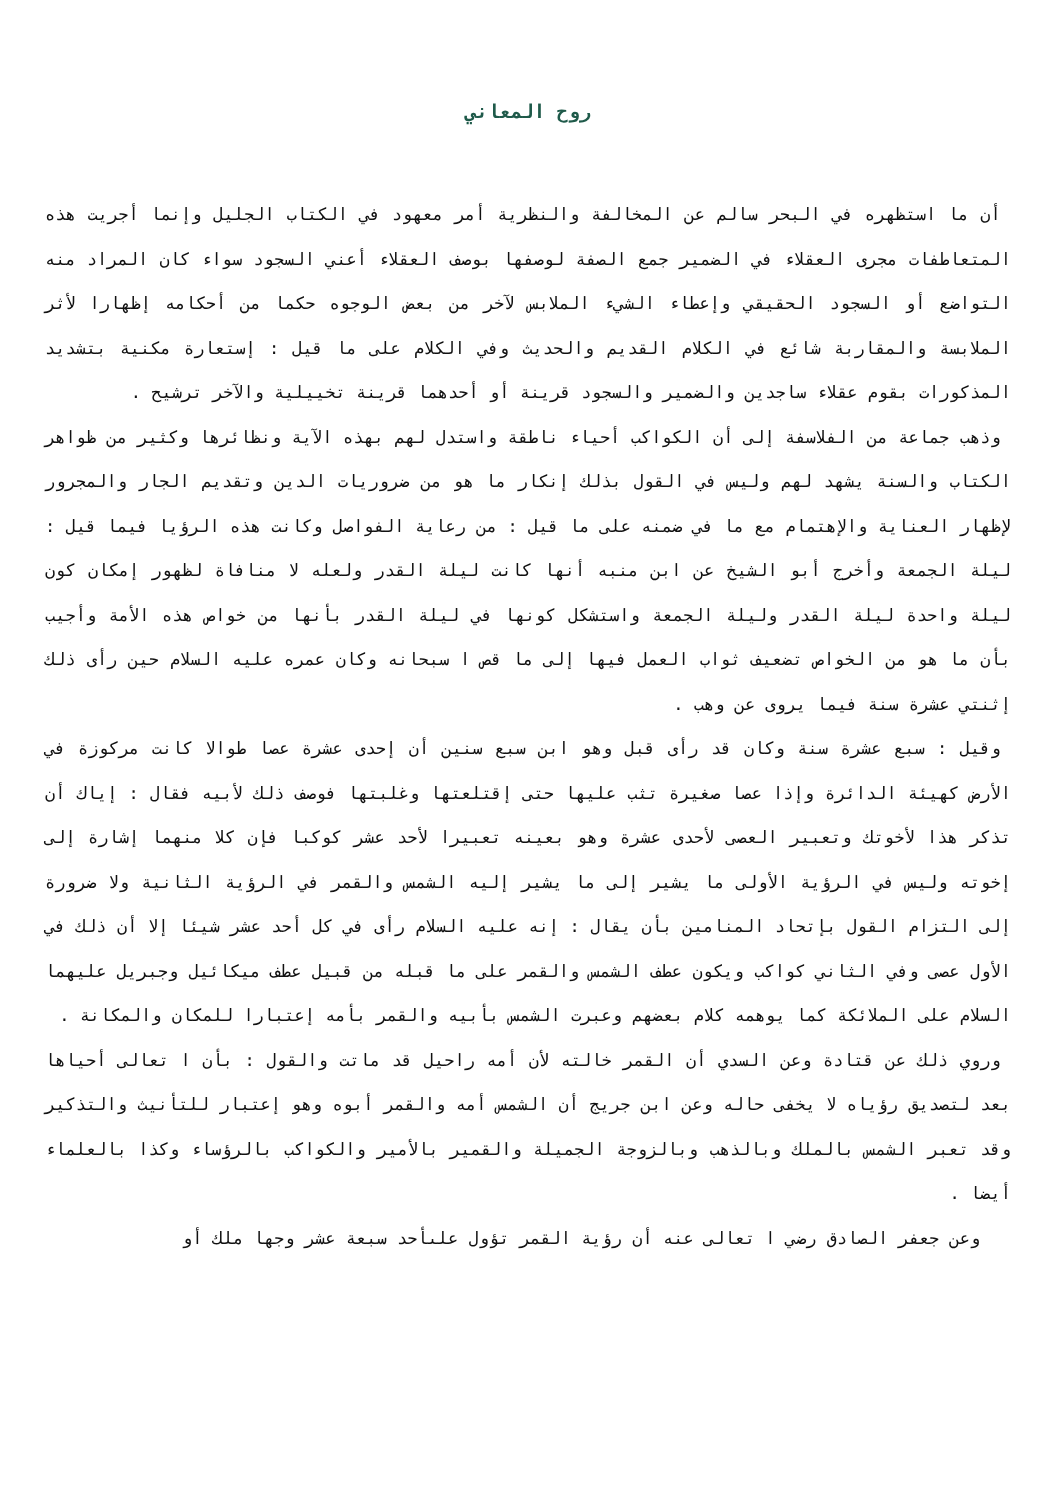روح المعاني
أن ما استظهره في البحر سالم عن المخالفة والنظرية أمر معهود في الكتاب الجليل وإنما أجريت هذه المتعاطفات مجرى العقلاء في الضمير جمع الصفة لوصفها بوصف العقلاء أعني السجود سواء كان المراد منه التواضع أو السجود الحقيقي وإعطاء الشيء الملابس لآخر من بعض الوجوه حكما من أحكامه إظهارا لأثر الملابسة والمقاربة شائع في الكلام القديم والحديث وفي الكلام على ما قيل : إستعارة مكنية بتشديد المذكورات بقوم عقلاء ساجدين والضمير والسجود قرينة أو أحدهما قرينة تخييلية والآخر ترشيح .
وذهب جماعة من الفلاسفة إلى أن الكواكب أحياء ناطقة واستدل لهم بهذه الآية ونظائرها وكثير من ظواهر الكتاب والسنة يشهد لهم وليس في القول بذلك إنكار ما هو من ضروريات الدين وتقديم الجار والمجرور لإظهار العناية والإهتمام مع ما في ضمنه على ما قيل : من رعاية الفواصل وكانت هذه الرؤيا فيما قيل : ليلة الجمعة وأخرج أبو الشيخ عن ابن منبه أنها كانت ليلة القدر ولعله لا منافاة لظهور إمكان كون ليلة واحدة ليلة القدر وليلة الجمعة واستشكل كونها في ليلة القدر بأنها من خواص هذه الأمة وأجيب بأن ما هو من الخواص تضعيف ثواب العمل فيها إلى ما قص ا سبحانه وكان عمره عليه السلام حين رأى ذلك إثنتي عشرة سنة فيما يروى عن وهب .
وقيل : سبع عشرة سنة وكان قد رأى قبل وهو ابن سبع سنين أن إحدى عشرة عصا طوالا كانت مركوزة في الأرض كهيئة الدائرة وإذا عصا صغيرة تثب عليها حتى إقتلعتها وغلبتها فوصف ذلك لأبيه فقال : إياك أن تذكر هذا لأخوتك وتعبير العصى لأحدى عشرة وهو بعينه تعبيرا لأحد عشر كوكبا فإن كلا منهما إشارة إلى إخوته وليس في الرؤية الأولى ما يشير إلى ما يشير إليه الشمس والقمر في الرؤية الثانية ولا ضرورة إلى التزام القول بإتحاد المنامين بأن يقال : إنه عليه السلام رأى في كل أحد عشر شيئا إلا أن ذلك في الأول عصى وفي الثاني كواكب ويكون عطف الشمس والقمر على ما قبله من قبيل عطف ميكائيل وجبريل عليهما السلام على الملائكة كما يوهمه كلام بعضهم وعبرت الشمس بأبيه والقمر بأمه إعتبارا للمكان والمكانة .
وروي ذلك عن قتادة وعن السدي أن القمر خالته لأن أمه راحيل قد ماتت والقول : بأن ا تعالى أحياها بعد لتصديق رؤياه لا يخفى حاله وعن ابن جريج أن الشمس أمه والقمر أبوه وهو إعتبار للتأنيث والتذكير وقد تعبر الشمس بالملك وبالذهب وبالزوجة الجميلة والقمير بالأمير والكواكب بالرؤساء وكذا بالعلماء أيضا .
وعن جعفر الصادق رضي ا تعالى عنه أن رؤية القمر تؤول علىأحد سبعة عشر وجها ملك أو